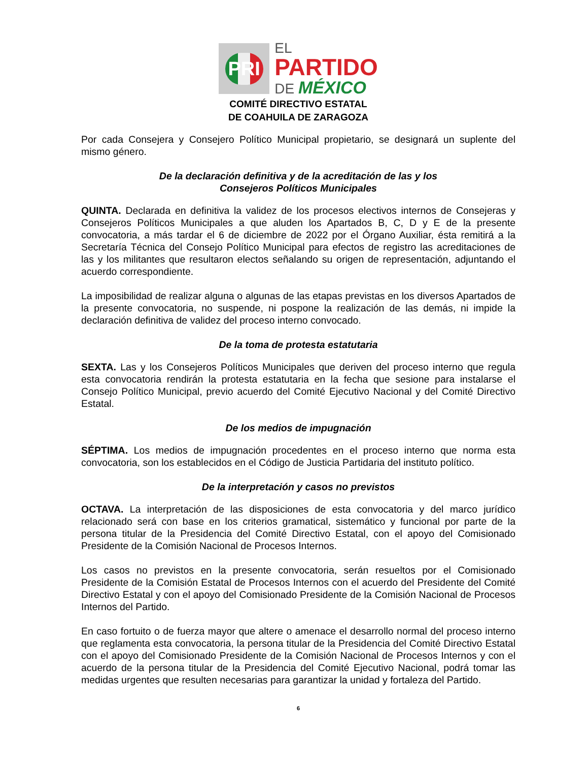PRI
EL
PARTIDO
DE MÉXICO
COMITÉ DIRECTIVO ESTATAL
DE COAHUILA DE ZARAGOZA
Por cada Consejera y Consejero Político Municipal propietario, se designará un suplente del mismo género.
De la declaración definitiva y de la acreditación de las y los
Consejeros Políticos Municipales
QUINTA. Declarada en definitiva la validez de los procesos electivos internos de Consejeras y Consejeros Políticos Municipales a que aluden los Apartados B, C, D y E de la presente convocatoria, a más tardar el 6 de diciembre de 2022 por el Órgano Auxiliar, ésta remitirá a la Secretaría Técnica del Consejo Político Municipal para efectos de registro las acreditaciones de las y los militantes que resultaron electos señalando su origen de representación, adjuntando el acuerdo correspondiente.
La imposibilidad de realizar alguna o algunas de las etapas previstas en los diversos Apartados de la presente convocatoria, no suspende, ni pospone la realización de las demás, ni impide la declaración definitiva de validez del proceso interno convocado.
De la toma de protesta estatutaria
SEXTA. Las y los Consejeros Políticos Municipales que deriven del proceso interno que regula esta convocatoria rendirán la protesta estatutaria en la fecha que sesione para instalarse el Consejo Político Municipal, previo acuerdo del Comité Ejecutivo Nacional y del Comité Directivo Estatal.
De los medios de impugnación
SÉPTIMA. Los medios de impugnación procedentes en el proceso interno que norma esta convocatoria, son los establecidos en el Código de Justicia Partidaria del instituto político.
De la interpretación y casos no previstos
OCTAVA. La interpretación de las disposiciones de esta convocatoria y del marco jurídico relacionado será con base en los criterios gramatical, sistemático y funcional por parte de la persona titular de la Presidencia del Comité Directivo Estatal, con el apoyo del Comisionado Presidente de la Comisión Nacional de Procesos Internos.
Los casos no previstos en la presente convocatoria, serán resueltos por el Comisionado Presidente de la Comisión Estatal de Procesos Internos con el acuerdo del Presidente del Comité Directivo Estatal y con el apoyo del Comisionado Presidente de la Comisión Nacional de Procesos Internos del Partido.
En caso fortuito o de fuerza mayor que altere o amenace el desarrollo normal del proceso interno que reglamenta esta convocatoria, la persona titular de la Presidencia del Comité Directivo Estatal con el apoyo del Comisionado Presidente de la Comisión Nacional de Procesos Internos y con el acuerdo de la persona titular de la Presidencia del Comité Ejecutivo Nacional, podrá tomar las medidas urgentes que resulten necesarias para garantizar la unidad y fortaleza del Partido.
6